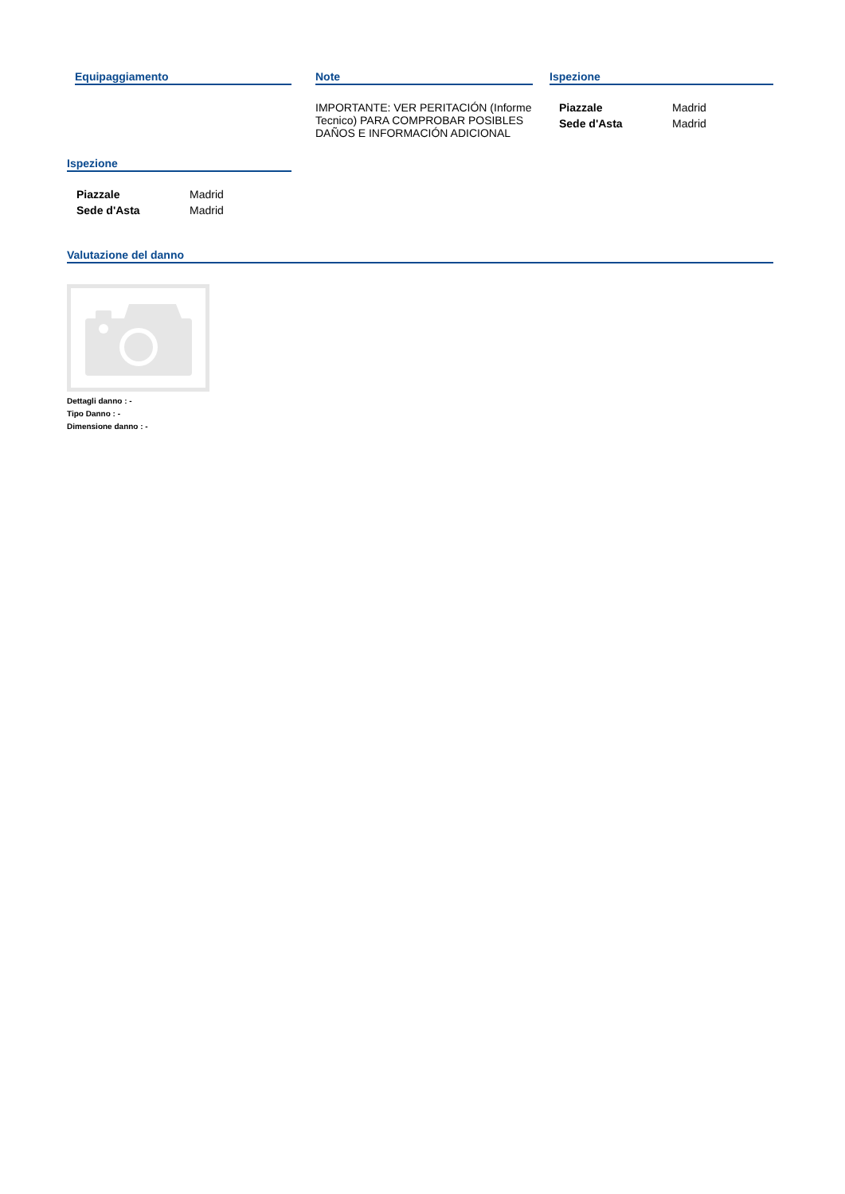Equipaggiamento Note
IMPORTANTE: VER PERITACIÓN (Informe Tecnico) PARA COMPROBAR POSIBLES DAÑOS E INFORMACIÓN ADICIONAL
Ispezione
| Piazzale | Madrid |
| Sede d'Asta | Madrid |
Ispezione
| Piazzale | Madrid |
| Sede d'Asta | Madrid |
Valutazione del danno
Dettagli danno : -
Tipo Danno : -
Dimensione danno : -